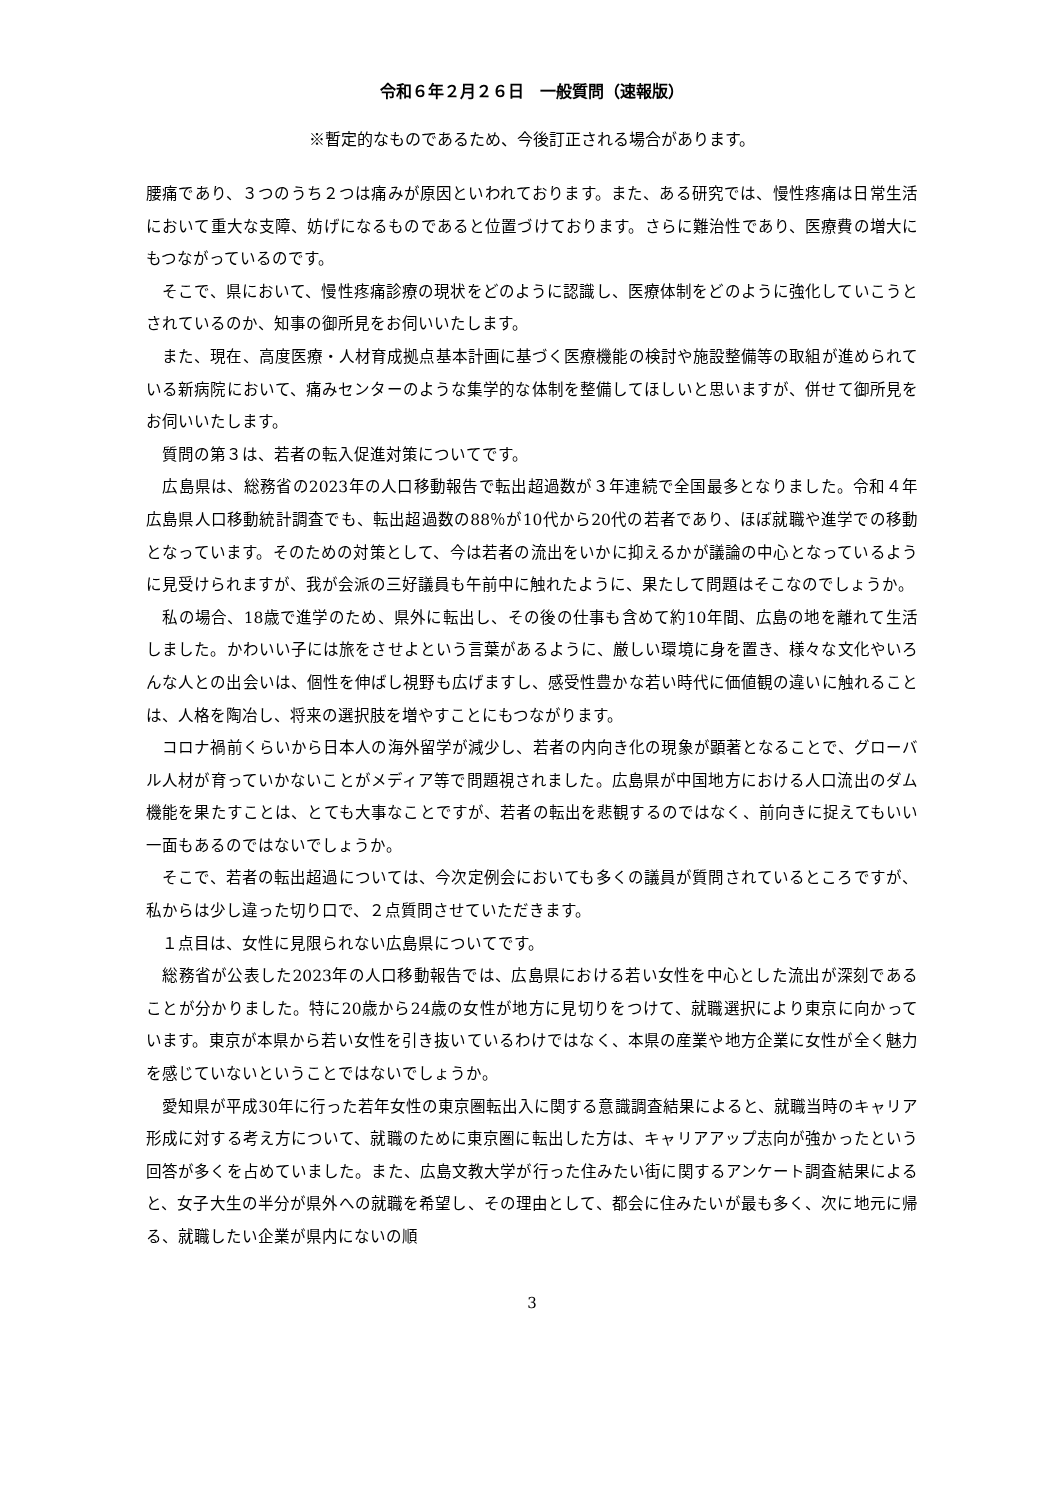令和６年２月２６日　一般質問（速報版）
※暫定的なものであるため、今後訂正される場合があります。
腰痛であり、３つのうち２つは痛みが原因といわれております。また、ある研究では、慢性疼痛は日常生活において重大な支障、妨げになるものであると位置づけております。さらに難治性であり、医療費の増大にもつながっているのです。
　そこで、県において、慢性疼痛診療の現状をどのように認識し、医療体制をどのように強化していこうとされているのか、知事の御所見をお伺いいたします。
　また、現在、高度医療・人材育成拠点基本計画に基づく医療機能の検討や施設整備等の取組が進められている新病院において、痛みセンターのような集学的な体制を整備してほしいと思いますが、併せて御所見をお伺いいたします。
　質問の第３は、若者の転入促進対策についてです。
　広島県は、総務省の2023年の人口移動報告で転出超過数が３年連続で全国最多となりました。令和４年広島県人口移動統計調査でも、転出超過数の88％が10代から20代の若者であり、ほぼ就職や進学での移動となっています。そのための対策として、今は若者の流出をいかに抑えるかが議論の中心となっているように見受けられますが、我が会派の三好議員も午前中に触れたように、果たして問題はそこなのでしょうか。
　私の場合、18歳で進学のため、県外に転出し、その後の仕事も含めて約10年間、広島の地を離れて生活しました。かわいい子には旅をさせよという言葉があるように、厳しい環境に身を置き、様々な文化やいろんな人との出会いは、個性を伸ばし視野も広げますし、感受性豊かな若い時代に価値観の違いに触れることは、人格を陶冶し、将来の選択肢を増やすことにもつながります。
　コロナ禍前くらいから日本人の海外留学が減少し、若者の内向き化の現象が顕著となることで、グローバル人材が育っていかないことがメディア等で問題視されました。広島県が中国地方における人口流出のダム機能を果たすことは、とても大事なことですが、若者の転出を悲観するのではなく、前向きに捉えてもいい一面もあるのではないでしょうか。
　そこで、若者の転出超過については、今次定例会においても多くの議員が質問されているところですが、私からは少し違った切り口で、２点質問させていただきます。
　１点目は、女性に見限られない広島県についてです。
　総務省が公表した2023年の人口移動報告では、広島県における若い女性を中心とした流出が深刻であることが分かりました。特に20歳から24歳の女性が地方に見切りをつけて、就職選択により東京に向かっています。東京が本県から若い女性を引き抜いているわけではなく、本県の産業や地方企業に女性が全く魅力を感じていないということではないでしょうか。
　愛知県が平成30年に行った若年女性の東京圏転出入に関する意識調査結果によると、就職当時のキャリア形成に対する考え方について、就職のために東京圏に転出した方は、キャリアアップ志向が強かったという回答が多くを占めていました。また、広島文教大学が行った住みたい街に関するアンケート調査結果によると、女子大生の半分が県外への就職を希望し、その理由として、都会に住みたいが最も多く、次に地元に帰る、就職したい企業が県内にないの順
3